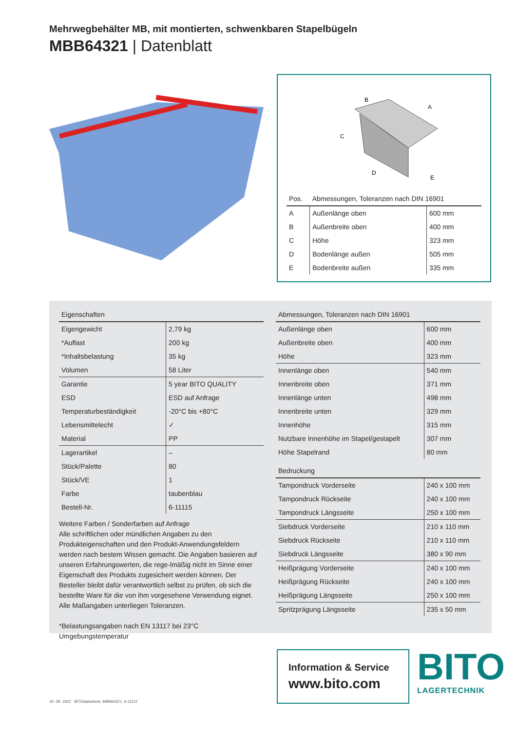Mehrwegbehälter MB, mit montierten, schwenkbaren Stapelbügeln
MBB64321 | Datenblatt
B
A
C
D
E
| Pos. | Abmessungen, Toleranzen nach DIN 16901 | |
| --- | --- | --- |
| A | Außenlänge oben | 600 mm |
| B | Außenbreite oben | 400 mm |
| C | Höhe | 323 mm |
| D | Bodenlänge außen | 505 mm |
| E | Bodenbreite außen | 335 mm |
| Eigenschaften | |
| --- | --- |
| Eigengewicht | 2,79 kg |
| *Auflast | 200 kg |
| *Inhaltsbelastung | 35 kg |
| Volumen | 58 Liter |
| Garantie | 5 year BITO QUALITY |
| ESD | ESD auf Anfrage |
| Temperaturbeständigkeit | -20°C bis +80°C |
| Lebensmittelecht | ✓ |
| Material | PP |
| Lagerartikel | – |
| Stück/Palette | 80 |
| Stück/VE | 1 |
| Farbe | taubenblau |
| Bestell-Nr. | 6-11115 |
Weitere Farben / Sonderfarben auf Anfrage
Alle schriftlichen oder mündlichen Angaben zu den Produkteigenschaften und den Produkt-Anwendungsfeldern werden nach bestem Wissen gemacht. Die Angaben basieren auf unseren Erfahrungswerten, die rege-lmäßig nicht im Sinne einer Eigenschaft des Produkts zugesichert werden können. Der Besteller bleibt dafür verantwortlich selbst zu prüfen, ob sich die bestellte Ware für die von ihm vorgesehene Verwendung eignet. Alle Maßangaben unterliegen Toleranzen.
*Belastungsangaben nach EN 13117 bei 23°C Umgebungstemperatur
| Abmessungen, Toleranzen nach DIN 16901 | |
| --- | --- |
| Außenlänge oben | 600 mm |
| Außenbreite oben | 400 mm |
| Höhe | 323 mm |
| Innenlänge oben | 540 mm |
| Innenbreite oben | 371 mm |
| Innenlänge unten | 498 mm |
| Innenbreite unten | 329 mm |
| Innenhöhe | 315 mm |
| Nutzbare Innenhöhe im Stapel/gestapelt | 307 mm |
| Höhe Stapelrand | 80 mm |
| Bedruckung | |
| Tampondruck Vorderseite | 240 x 100 mm |
| Tampondruck Rückseite | 240 x 100 mm |
| Tampondruck Längsseite | 250 x 100 mm |
| Siebdruck Vorderseite | 210 x 110 mm |
| Siebdruck Rückseite | 210 x 110 mm |
| Siebdruck Längsseite | 380 x 90 mm |
| Heißprägung Vorderseite | 240 x 100 mm |
| Heißprägung Rückseite | 240 x 100 mm |
| Heißprägung Längsseite | 250 x 100 mm |
| Spritzprägung Längsseite | 235 x 50 mm |
Information & Service
www.bito.com
BITO
LAGERTECHNIK
30. 08. 2022 BITOdatasheet_MBB64321_6-11115